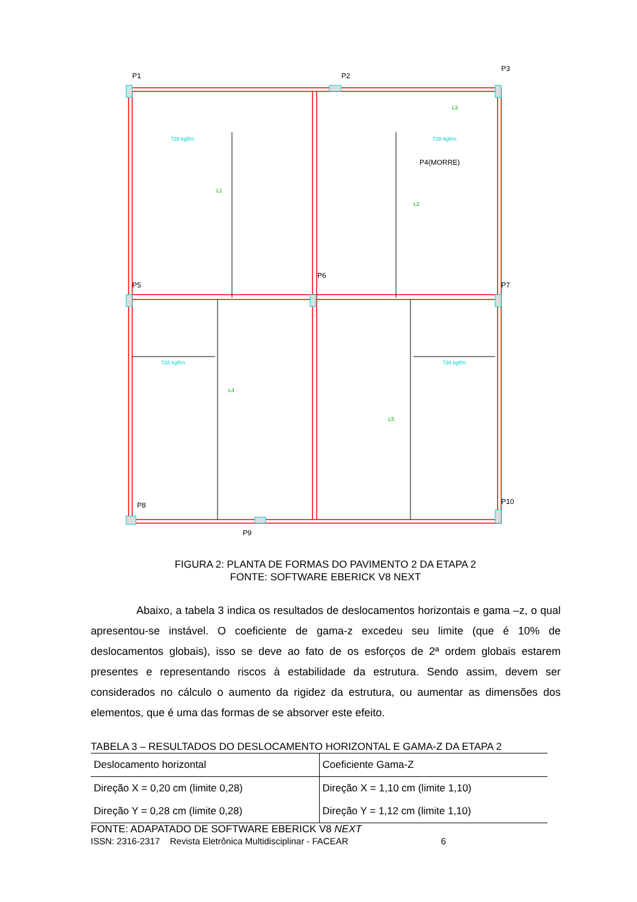P1
P2
P3
P4(MORRE)
P5
P6
P7
P8
P9
P10
728 kgf/m
728 kgf/m
728 kgf/m
728 kgf/m
L1
L2
L3
L4
L5
FIGURA 2: PLANTA DE FORMAS DO PAVIMENTO 2 DA ETAPA 2
FONTE: SOFTWARE EBERICK V8 NEXT
Abaixo, a tabela 3 indica os resultados de deslocamentos horizontais e gama –z, o qual apresentou-se instável. O coeficiente de gama-z excedeu seu limite (que é 10% de deslocamentos globais), isso se deve ao fato de os esforços de 2ª ordem globais estarem presentes e representando riscos à estabilidade da estrutura. Sendo assim, devem ser considerados no cálculo o aumento da rigidez da estrutura, ou aumentar as dimensões dos elementos, que é uma das formas de se absorver este efeito.
TABELA 3 – RESULTADOS DO DESLOCAMENTO HORIZONTAL E GAMA-Z DA ETAPA 2
| Deslocamento horizontal | Coeficiente Gama-Z |
| Direção X = 0,20 cm (limite 0,28) | Direção X = 1,10 cm (limite 1,10) |
| Direção Y = 0,28 cm (limite 0,28) | Direção Y = 1,12 cm (limite 1,10) |
FONTE: ADAPATADO DE SOFTWARE EBERICK V8 NEXT
ISSN: 2316-2317 Revista Eletrônica Multidisciplinar - FACEAR 6